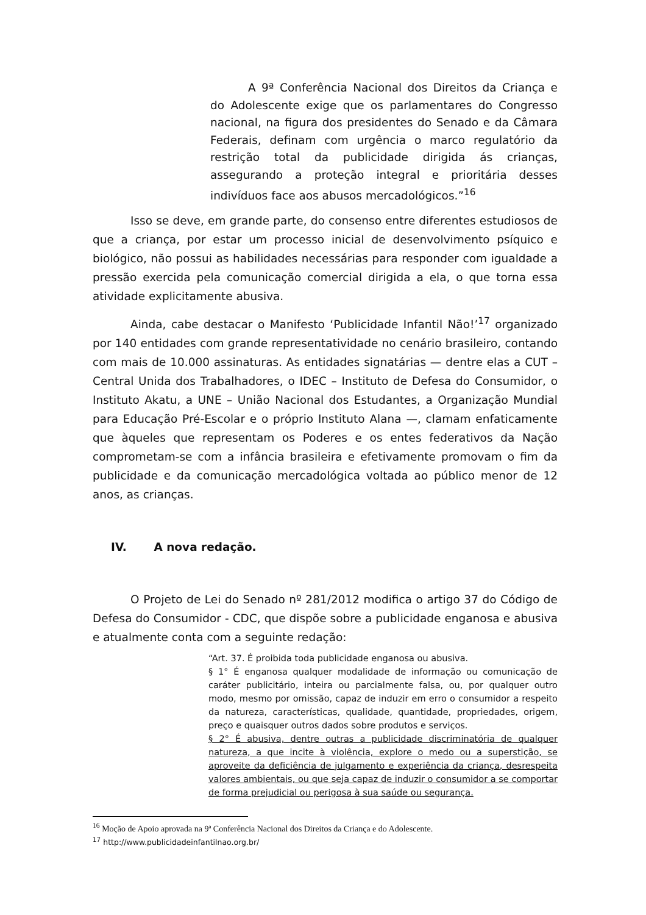A 9ª Conferência Nacional dos Direitos da Criança e do Adolescente exige que os parlamentares do Congresso nacional, na figura dos presidentes do Senado e da Câmara Federais, definam com urgência o marco regulatório da restrição total da publicidade dirigida ás crianças, assegurando a proteção integral e prioritária desses indivíduos face aos abusos mercadológicos.”<sup>16</sup>
Isso se deve, em grande parte, do consenso entre diferentes estudiosos de que a criança, por estar um processo inicial de desenvolvimento psíquico e biológico, não possui as habilidades necessárias para responder com igualdade a pressão exercida pela comunicação comercial dirigida a ela, o que torna essa atividade explicitamente abusiva.
Ainda, cabe destacar o Manifesto ‘Publicidade Infantil Não!’<sup>17</sup> organizado por 140 entidades com grande representatividade no cenário brasileiro, contando com mais de 10.000 assinaturas. As entidades signatárias — dentre elas a CUT – Central Unida dos Trabalhadores, o IDEC – Instituto de Defesa do Consumidor, o Instituto Akatu, a UNE – União Nacional dos Estudantes, a Organização Mundial para Educação Pré-Escolar e o próprio Instituto Alana —, clamam enfaticamente que àqueles que representam os Poderes e os entes federativos da Nação comprometam-se com a infância brasileira e efetivamente promovam o fim da publicidade e da comunicação mercadológica voltada ao público menor de 12 anos, as crianças.
IV. A nova redação.
O Projeto de Lei do Senado nº 281/2012 modifica o artigo 37 do Código de Defesa do Consumidor - CDC, que dispõe sobre a publicidade enganosa e abusiva e atualmente conta com a seguinte redação:
“Art. 37. É proibida toda publicidade enganosa ou abusiva.
§ 1° É enganosa qualquer modalidade de informação ou comunicação de caráter publicitário, inteira ou parcialmente falsa, ou, por qualquer outro modo, mesmo por omissão, capaz de induzir em erro o consumidor a respeito da natureza, características, qualidade, quantidade, propriedades, origem, preço e quaisquer outros dados sobre produtos e serviços.
§ 2° É abusiva, dentre outras a publicidade discriminatória de qualquer natureza, a que incite à violência, explore o medo ou a superstição, se aproveite da deficiência de julgamento e experiência da criança, desrespeita valores ambientais, ou que seja capaz de induzir o consumidor a se comportar de forma prejudicial ou perigosa à sua saúde ou segurança.
<sup>16</sup> Moção de Apoio aprovada na 9ª Conferência Nacional dos Direitos da Criança e do Adolescente.
<sup>17</sup> http://www.publicidadeinfantilnao.org.br/